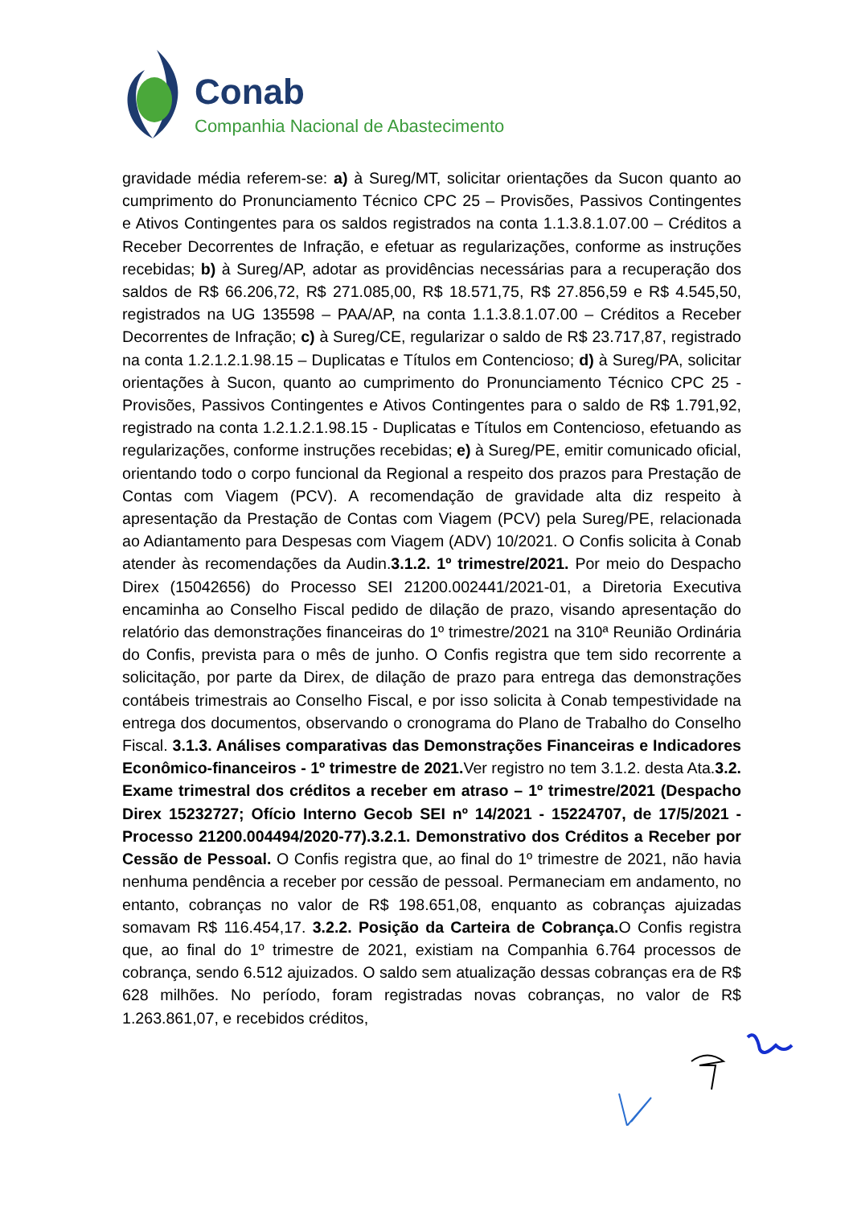Conab
Companhia Nacional de Abastecimento
gravidade média referem-se: a) à Sureg/MT, solicitar orientações da Sucon quanto ao cumprimento do Pronunciamento Técnico CPC 25 – Provisões, Passivos Contingentes e Ativos Contingentes para os saldos registrados na conta 1.1.3.8.1.07.00 – Créditos a Receber Decorrentes de Infração, e efetuar as regularizações, conforme as instruções recebidas; b) à Sureg/AP, adotar as providências necessárias para a recuperação dos saldos de R$ 66.206,72, R$ 271.085,00, R$ 18.571,75, R$ 27.856,59 e R$ 4.545,50, registrados na UG 135598 – PAA/AP, na conta 1.1.3.8.1.07.00 – Créditos a Receber Decorrentes de Infração; c) à Sureg/CE, regularizar o saldo de R$ 23.717,87, registrado na conta 1.2.1.2.1.98.15 – Duplicatas e Títulos em Contencioso; d) à Sureg/PA, solicitar orientações à Sucon, quanto ao cumprimento do Pronunciamento Técnico CPC 25 - Provisões, Passivos Contingentes e Ativos Contingentes para o saldo de R$ 1.791,92, registrado na conta 1.2.1.2.1.98.15 - Duplicatas e Títulos em Contencioso, efetuando as regularizações, conforme instruções recebidas; e) à Sureg/PE, emitir comunicado oficial, orientando todo o corpo funcional da Regional a respeito dos prazos para Prestação de Contas com Viagem (PCV). A recomendação de gravidade alta diz respeito à apresentação da Prestação de Contas com Viagem (PCV) pela Sureg/PE, relacionada ao Adiantamento para Despesas com Viagem (ADV) 10/2021. O Confis solicita à Conab atender às recomendações da Audin.3.1.2. 1º trimestre/2021. Por meio do Despacho Direx (15042656) do Processo SEI 21200.002441/2021-01, a Diretoria Executiva encaminha ao Conselho Fiscal pedido de dilação de prazo, visando apresentação do relatório das demonstrações financeiras do 1º trimestre/2021 na 310ª Reunião Ordinária do Confis, prevista para o mês de junho. O Confis registra que tem sido recorrente a solicitação, por parte da Direx, de dilação de prazo para entrega das demonstrações contábeis trimestrais ao Conselho Fiscal, e por isso solicita à Conab tempestividade na entrega dos documentos, observando o cronograma do Plano de Trabalho do Conselho Fiscal. 3.1.3. Análises comparativas das Demonstrações Financeiras e Indicadores Econômico-financeiros - 1º trimestre de 2021. Ver registro no tem 3.1.2. desta Ata.3.2. Exame trimestral dos créditos a receber em atraso – 1º trimestre/2021 (Despacho Direx 15232727; Ofício Interno Gecob SEI nº 14/2021 - 15224707, de 17/5/2021 - Processo 21200.004494/2020-77).3.2.1. Demonstrativo dos Créditos a Receber por Cessão de Pessoal. O Confis registra que, ao final do 1º trimestre de 2021, não havia nenhuma pendência a receber por cessão de pessoal. Permaneciam em andamento, no entanto, cobranças no valor de R$ 198.651,08, enquanto as cobranças ajuizadas somavam R$ 116.454,17. 3.2.2. Posição da Carteira de Cobrança. O Confis registra que, ao final do 1º trimestre de 2021, existiam na Companhia 6.764 processos de cobrança, sendo 6.512 ajuizados. O saldo sem atualização dessas cobranças era de R$ 628 milhões. No período, foram registradas novas cobranças, no valor de R$ 1.263.861,07, e recebidos créditos,